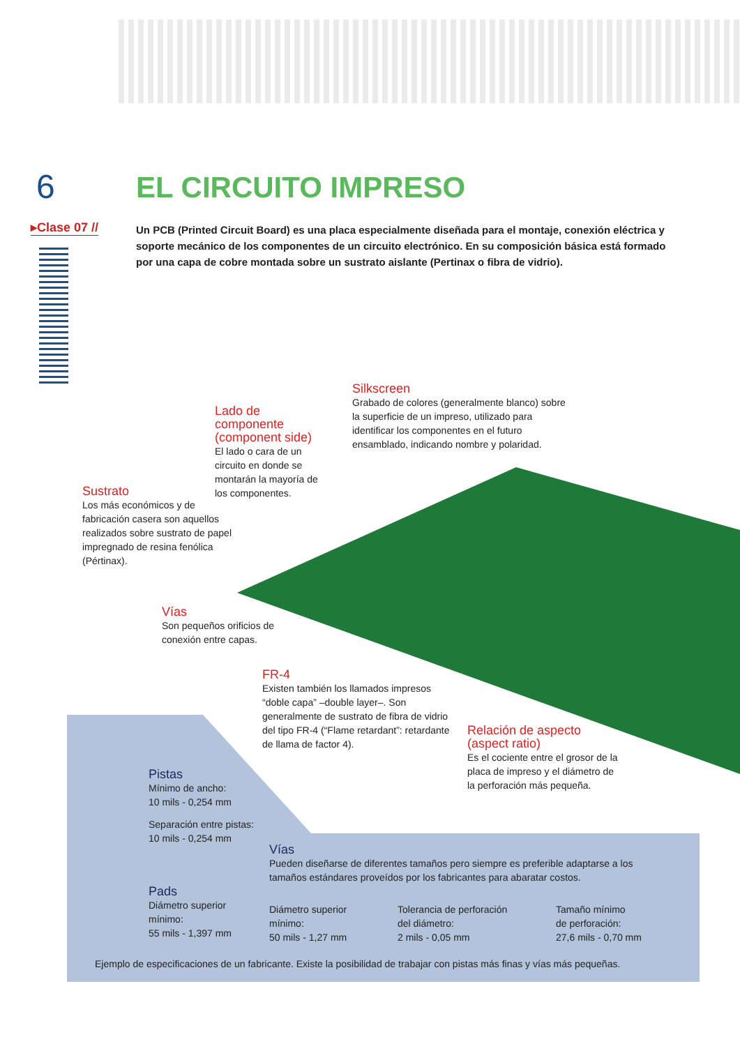6
▸Clase 07 //
EL CIRCUITO IMPRESO
Un PCB (Printed Circuit Board) es una placa especialmente diseñada para el montaje, conexión eléctrica y soporte mecánico de los componentes de un circuito electrónico. En su composición básica está formado por una capa de cobre montada sobre un sustrato aislante (Pertinax o fibra de vidrio).
Silkscreen
Grabado de colores (generalmente blanco) sobre la superficie de un impreso, utilizado para identificar los componentes en el futuro ensamblado, indicando nombre y polaridad.
Lado de componente (component side)
El lado o cara de un circuito en donde se montarán la mayoría de los componentes.
Sustrato
Los más económicos y de fabricación casera son aquellos realizados sobre sustrato de papel impregnado de resina fenólica (Pértinax).
Vías
Son pequeños orificios de conexión entre capas.
FR-4
Existen también los llamados impresos “doble capa” –double layer–. Son generalmente de sustrato de fibra de vidrio del tipo FR-4 (“Flame retardant”: retardante de llama de factor 4).
Relación de aspecto (aspect ratio)
Es el cociente entre el grosor de la placa de impreso y el diámetro de la perforación más pequeña.
Pistas
Mínimo de ancho:
10 mils - 0,254 mm
Separación entre pistas:
10 mils - 0,254 mm
Vías
Pueden diseñarse de diferentes tamaños pero siempre es preferible adaptarse a los tamaños estándares proveídos por los fabricantes para abaratar costos.
Pads
Diámetro superior
mínimo:
55 mils - 1,397 mm
Diámetro superior
mínimo:
50 mils - 1,27 mm
Tolerancia de perforación
del diámetro:
2 mils - 0,05 mm
Tamaño mínimo
de perforación:
27,6 mils - 0,70 mm
Ejemplo de especificaciones de un fabricante. Existe la posibilidad de trabajar con pistas más finas y vías más pequeñas.